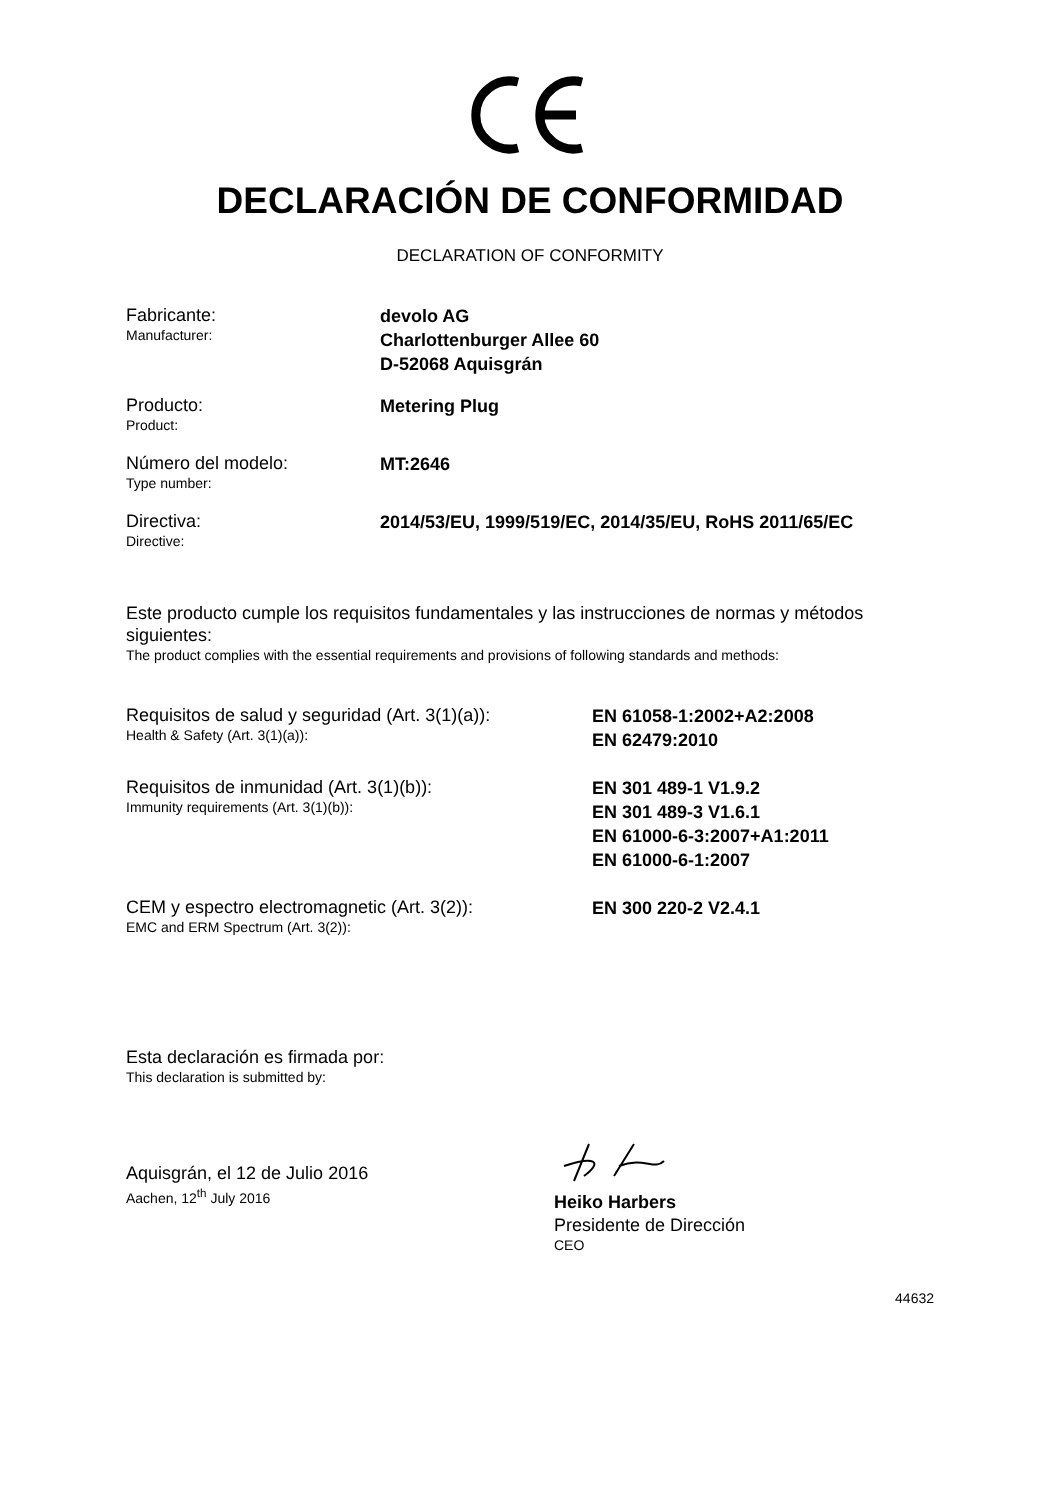DECLARACIÓN DE CONFORMIDAD
DECLARATION OF CONFORMITY
Fabricante:
Manufacturer:
devolo AG
Charlottenburger Allee 60
D-52068 Aquisgrán
Producto:
Product:
Metering Plug
Número del modelo:
Type number:
MT:2646
Directiva:
Directive:
2014/53/EU, 1999/519/EC, 2014/35/EU, RoHS 2011/65/EC
Este producto cumple los requisitos fundamentales y las instrucciones de normas y métodos siguientes:
The product complies with the essential requirements and provisions of following standards and methods:
Requisitos de salud y seguridad (Art. 3(1)(a)):
Health & Safety (Art. 3(1)(a)):
EN 61058-1:2002+A2:2008
EN 62479:2010
Requisitos de inmunidad (Art. 3(1)(b)):
Immunity requirements (Art. 3(1)(b)):
EN 301 489-1 V1.9.2
EN 301 489-3 V1.6.1
EN 61000-6-3:2007+A1:2011
EN 61000-6-1:2007
CEM y espectro electromagnetic (Art. 3(2)):
EMC and ERM Spectrum (Art. 3(2)):
EN 300 220-2 V2.4.1
Esta declaración es firmada por:
This declaration is submitted by:
Aquisgrán, el 12 de Julio 2016
Aachen, 12<sup>th</sup> July 2016
Heiko Harbers
Presidente de Dirección
CEO
44632